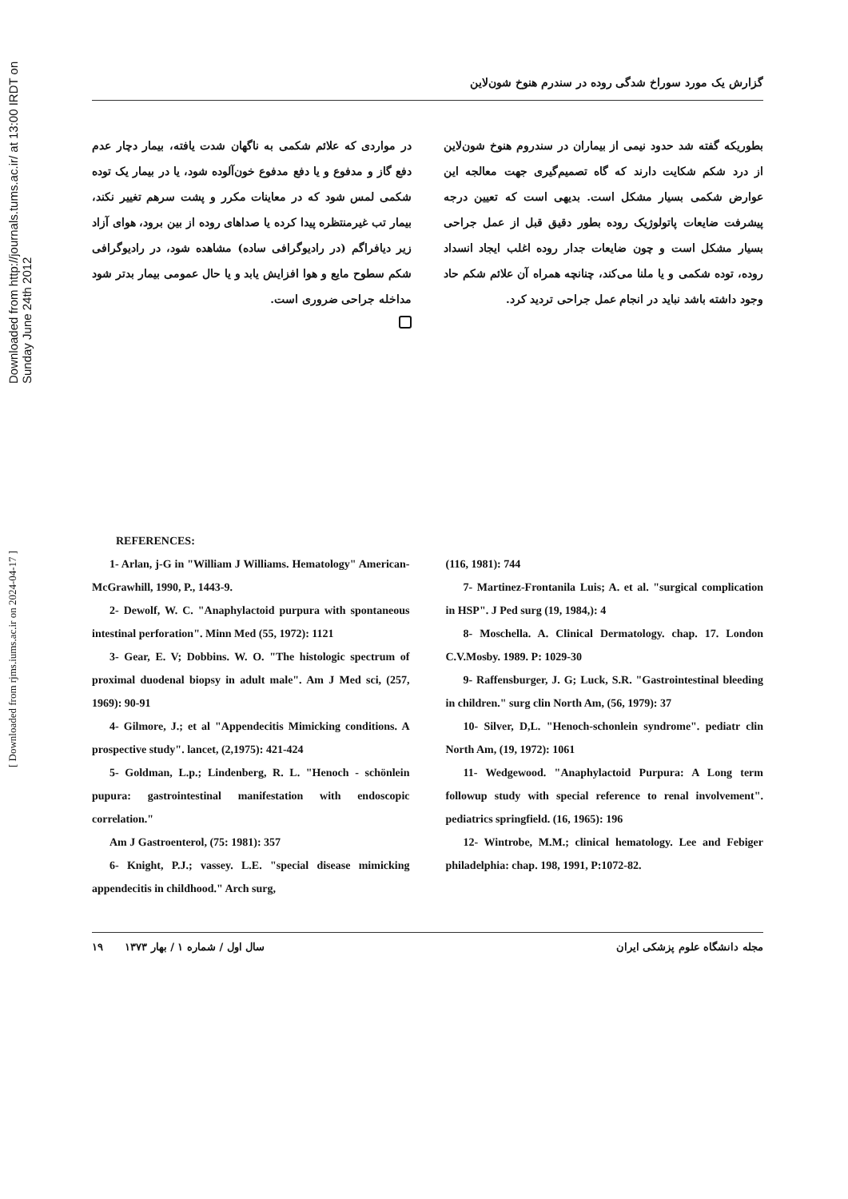Downloaded from http://journals.tums.ac.ir/ at 13:00 IRDT on Sunday June 24th 2012
[ Downloaded from rjms.iums.ac.ir on 2024-04-17 ]
گزارش یک مورد سوراخ شدگی روده در سندرم هنوخ شون‌لاین
بطوریکه گفته شد حدود نیمی از بیماران در سندروم هنوخ شون‌لاین از درد شکم شکایت دارند که گاه تصمیم‌گیری جهت معالجه این عوارض شکمی بسیار مشکل است. بدیهی است که تعیین درجه پیشرفت ضایعات پاتولوژیک روده بطور دقیق قبل از عمل جراحی بسیار مشکل است و چون ضایعات جدار روده اغلب ایجاد انسداد روده، توده شکمی و یا ملنا می‌کند، چنانچه همراه آن علائم شکم حاد وجود داشته باشد نباید در انجام عمل جراحی تردید کرد.
در مواردی که علائم شکمی به ناگهان شدت یافته، بیمار دچار عدم دفع گاز و مدفوع و یا دفع مدفوع خون‌آلوده شود، یا در بیمار یک توده شکمی لمس شود که در معاینات مکرر و پشت سرهم تغییر نکند، بیمار تب غیرمنتظره پیدا کرده یا صداهای روده از بین برود، هوای آزاد زیر دیافراگم (در رادیوگرافی ساده) مشاهده شود، در رادیوگرافی شکم سطوح مایع و هوا افزایش یابد و یا حال عمومی بیمار بدتر شود مداخله جراحی ضروری است.
REFERENCES:
1- Arlan, j-G in "William J Williams. Hematology" American-McGrawhill, 1990, P., 1443-9.
2- Dewolf, W. C. "Anaphylactoid purpura with spontaneous intestinal perforation". Minn Med (55, 1972): 1121
3- Gear, E. V; Dobbins. W. O. "The histologic spectrum of proximal duodenal biopsy in adult male". Am J Med sci, (257, 1969): 90-91
4- Gilmore, J.; et al "Appendecitis Mimicking conditions. A prospective study". lancet, (2,1975): 421-424
5- Goldman, L.p.; Lindenberg, R. L. "Henoch - schönlein pupura: gastrointestinal manifestation with endoscopic correlation."
Am J Gastroenterol, (75: 1981): 357
6- Knight, P.J.; vassey. L.E. "special disease mimicking appendecitis in childhood." Arch surg,
(116, 1981): 744
7- Martinez-Frontanila Luis; A. et al. "surgical complication in HSP". J Ped surg (19, 1984,): 4
8- Moschella. A. Clinical Dermatology. chap. 17. London C.V.Mosby. 1989. P: 1029-30
9- Raffensburger, J. G; Luck, S.R. "Gastrointestinal bleeding in children." surg clin North Am, (56, 1979): 37
10- Silver, D,L. "Henoch-schonlein syndrome". pediatr clin North Am, (19, 1972): 1061
11- Wedgewood. "Anaphylactoid Purpura: A Long term followup study with special reference to renal involvement". pediatrics springfield. (16, 1965): 196
12- Wintrobe, M.M.; clinical hematology. Lee and Febiger philadelphia: chap. 198, 1991, P:1072-82.
مجله دانشگاه علوم پزشکی ایران سال اول / شماره ۱ / بهار ۱۳۷۳ ۱۹